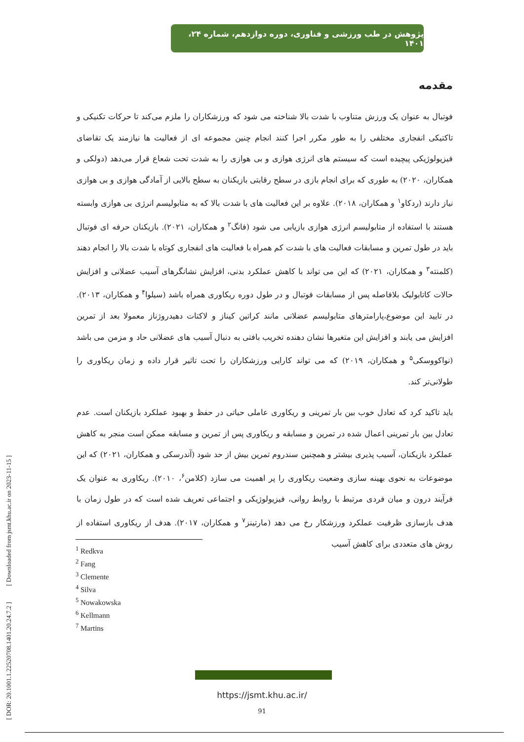پژوهش در طب ورزشی و فناوری، دوره دوازدهم، شماره ۲۴، ۱۴۰۱
مقدمه
فوتبال به عنوان یک ورزش متناوب با شدت بالا شناخته می شود که ورزشکاران را ملزم می‌کند تا حرکات تکنیکی و تاکتیکی انفجاری مختلفی را به طور مکرر اجرا کنند انجام چنین مجموعه ای از فعالیت ها نیازمند یک تقاضای فیزیولوژیکی پیچیده است که سیستم های انرژی هوازی و بی هوازی را به شدت تحت شعاع قرار می‌دهد (دولکی و همکاران، ۲۰۲۰) به طوری که برای انجام بازی در سطح رقابتی بازیکنان به سطح بالایی از آمادگی هوازی و بی هوازی نیاز دارند (ردکاو<sup>۱</sup> و همکاران، ۲۰۱۸). علاوه بر این فعالیت های با شدت بالا که به متابولیسم انرژی بی هوازی وابسته هستند با استفاده از متابولیسم انرژی هوازی بازیابی می شود (فانگ<sup>۲</sup> و همکاران، ۲۰۲۱). بازیکنان حرفه ای فوتبال باید در طول تمرین و مسابقات فعالیت های با شدت کم همراه با فعالیت های انفجاری کوتاه با شدت بالا را انجام دهند (کلمنته<sup>۳</sup> و همکاران، ۲۰۲۱) که این می تواند با کاهش عملکرد بدنی، افزایش نشانگرهای آسیب عضلانی و افزایش حالات کاتابولیک بلافاصله پس از مسابقات فوتبال و در طول دوره ریکاوری همراه باشد (سیلوا<sup>۴</sup> و همکاران، ۲۰۱۳). در تایید این موضوع،پارامترهای متابولیسم عضلانی مانند کراتین کیناز و لاکتات دهیدروژناز معمولا بعد از تمرین افزایش می یابند و افزایش این متغیرها نشان دهنده تخریب بافتی به دنبال آسیب های عضلانی حاد و مزمن می باشد (نواکووسکی<sup>۵</sup> و همکاران، ۲۰۱۹) که می تواند کارایی ورزشکاران را تحت تاثیر قرار داده و زمان ریکاوری را طولانی‌تر کند.
باید تاکید کرد که تعادل خوب بین بار تمرینی و ریکاوری عاملی حیاتی در حفظ و بهبود عملکرد بازیکنان است. عدم تعادل بین بار تمرینی اعمال شده در تمرین و مسابقه و ریکاوری پس از تمرین و مسابقه ممکن است منجر به کاهش عملکرد بازیکنان، آسیب پذیری بیشتر و همچنین سندروم تمرین بیش از حد شود (آندرسکی و همکاران، ۲۰۲۱) که این موضوعات به نحوی بهینه سازی وضعیت ریکاوری را پر اهمیت می سازد (کلامن<sup>۶</sup>، ۲۰۱۰). ریکاوری به عنوان یک فرآیند درون و میان فردی مرتبط با روابط روانی، فیزیولوژیکی و اجتماعی تعریف شده است که در طول زمان با هدف بازسازی ظرفیت عملکرد ورزشکار رخ می دهد (مارتینز<sup>۷</sup> و همکاران، ۲۰۱۷). هدف از ریکاوری استفاده از روش های متعددی برای کاهش آسیب
<sup>1</sup> Redkva
<sup>2</sup> Fang
<sup>3</sup> Clemente
<sup>4</sup> Silva
<sup>5</sup> Nowakowska
<sup>6</sup> Kellmann
<sup>7</sup> Martins
https://jsmt.khu.ac.ir/
91
[ DOR: 20.1001.1.22520708.1401.20.24.7.2 ] [ Downloaded from jsmt.khu.ac.ir on 2023-11-15 ]